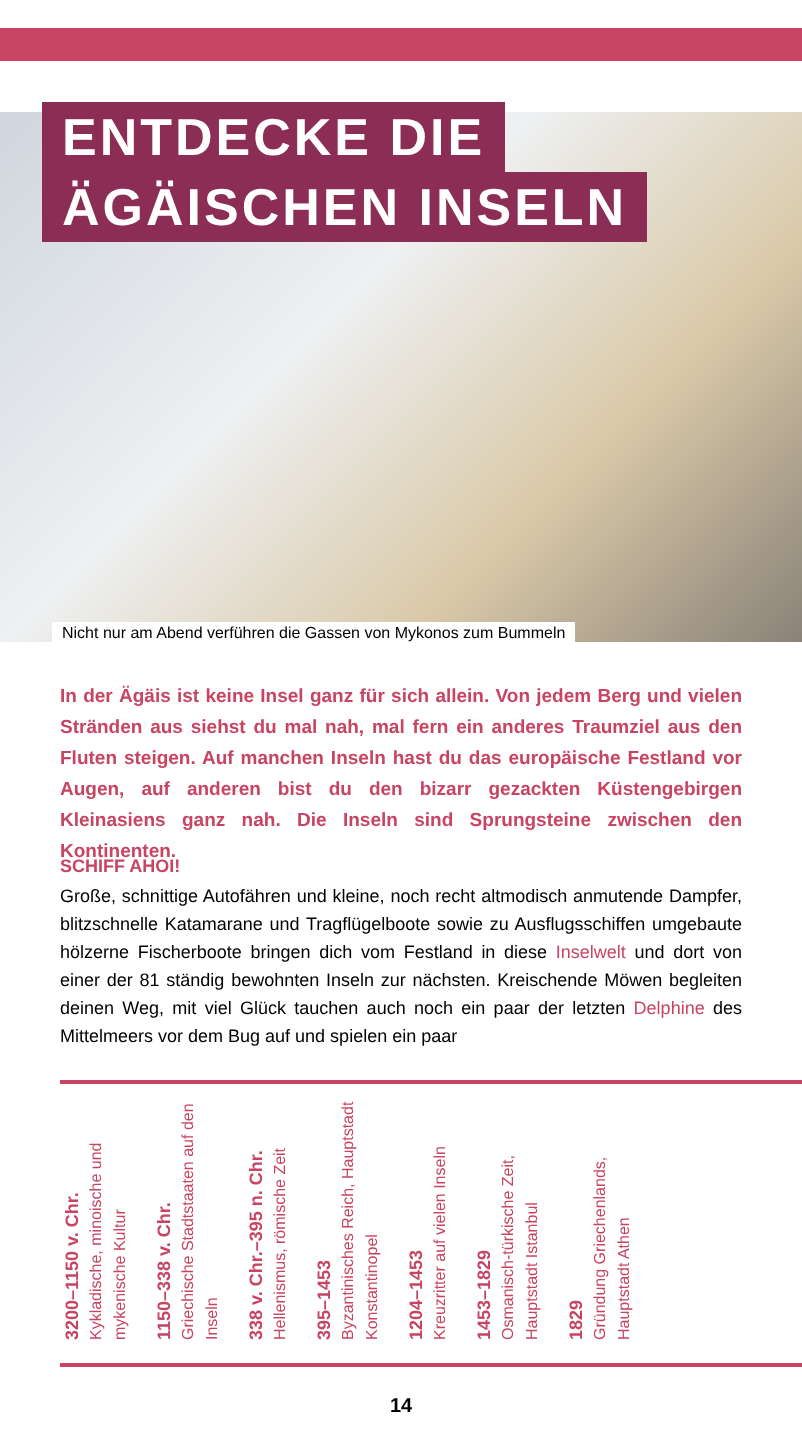ENTDECKE DIE
ÄGÄISCHEN INSELN
Nicht nur am Abend verführen die Gassen von Mykonos zum Bummeln
In der Ägäis ist keine Insel ganz für sich allein. Von jedem Berg und vielen Stränden aus siehst du mal nah, mal fern ein anderes Traumziel aus den Fluten steigen. Auf manchen Inseln hast du das europäische Festland vor Augen, auf anderen bist du den bizarr gezackten Küstengebirgen Kleinasiens ganz nah. Die Inseln sind Sprungsteine zwischen den Kontinenten.
SCHIFF AHOI!
Große, schnittige Autofähren und kleine, noch recht altmodisch anmutende Dampfer, blitzschnelle Katamarane und Tragflügelboote sowie zu Ausflugsschiffen umgebaute hölzerne Fischerboote bringen dich vom Festland in diese Inselwelt und dort von einer der 81 ständig bewohnten Inseln zur nächsten. Kreischende Möwen begleiten deinen Weg, mit viel Glück tauchen auch noch ein paar der letzten Delphine des Mittelmeers vor dem Bug auf und spielen ein paar
3200–1150 v. Chr.
Kykladische, minoische und mykenische Kultur
1150–338 v. Chr.
Griechische Stadtstaaten auf den Inseln
338 v. Chr.–395 n. Chr.
Hellenismus, römische Zeit
395–1453
Byzantinisches Reich, Hauptstadt Konstantinopel
1204–1453
Kreuzritter auf vielen Inseln
1453–1829
Osmanisch-türkische Zeit, Hauptstadt Istanbul
1829
Gründung Griechenlands, Hauptstadt Athen
14